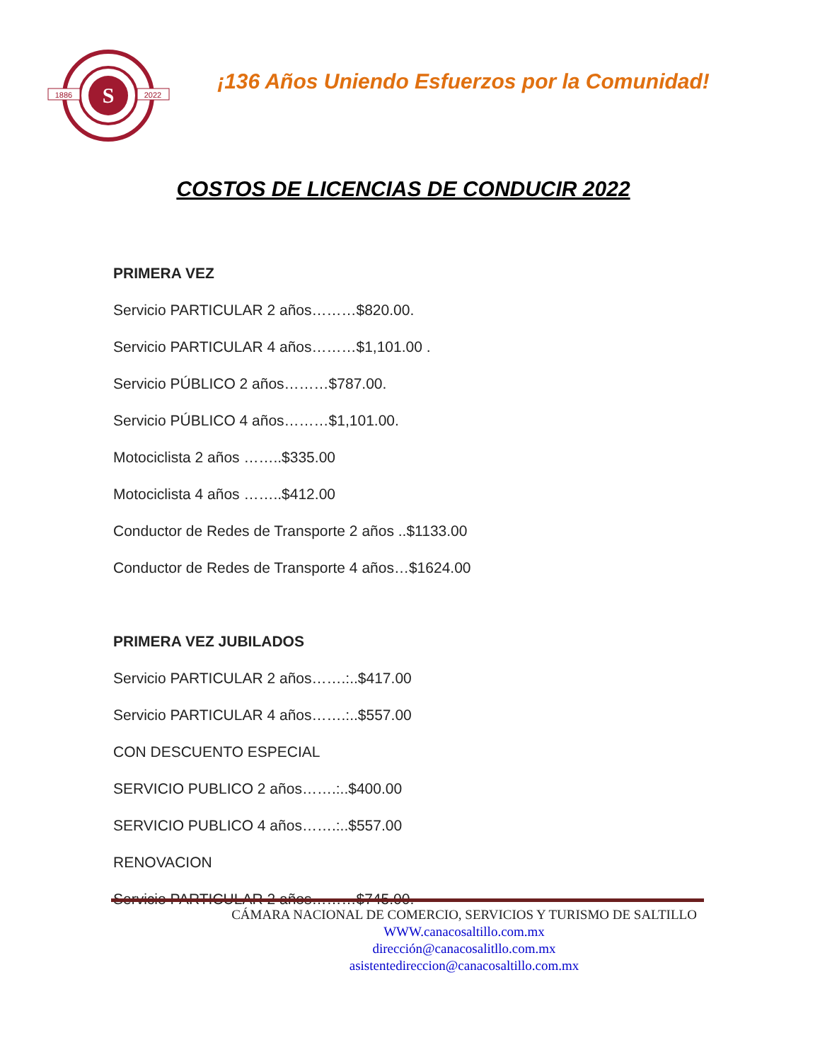S
1886
2022
¡136 Años Uniendo Esfuerzos por la Comunidad!
COSTOS DE LICENCIAS DE CONDUCIR 2022
PRIMERA VEZ
Servicio PARTICULAR 2 años………$820.00.
Servicio PARTICULAR 4 años………$1,101.00 .
Servicio PÚBLICO 2 años………$787.00.
Servicio PÚBLICO 4 años………$1,101.00.
Motociclista 2 años ……..$335.00
Motociclista 4 años ……..$412.00
Conductor de Redes de Transporte 2 años ..$1133.00
Conductor de Redes de Transporte 4 años…$1624.00
PRIMERA VEZ JUBILADOS
Servicio PARTICULAR 2 años…….:..$417.00
Servicio PARTICULAR 4 años…….:..$557.00
CON DESCUENTO ESPECIAL
SERVICIO PUBLICO 2 años…….:..$400.00
SERVICIO PUBLICO 4 años…….:..$557.00
RENOVACION
Servicio PARTICULAR 2 años………$745.00.
CÁMARA NACIONAL DE COMERCIO, SERVICIOS Y TURISMO DE SALTILLO
WWW.canacosaltillo.com.mx
dirección@canacosalitllo.com.mx
asistentedireccion@canacosaltillo.com.mx